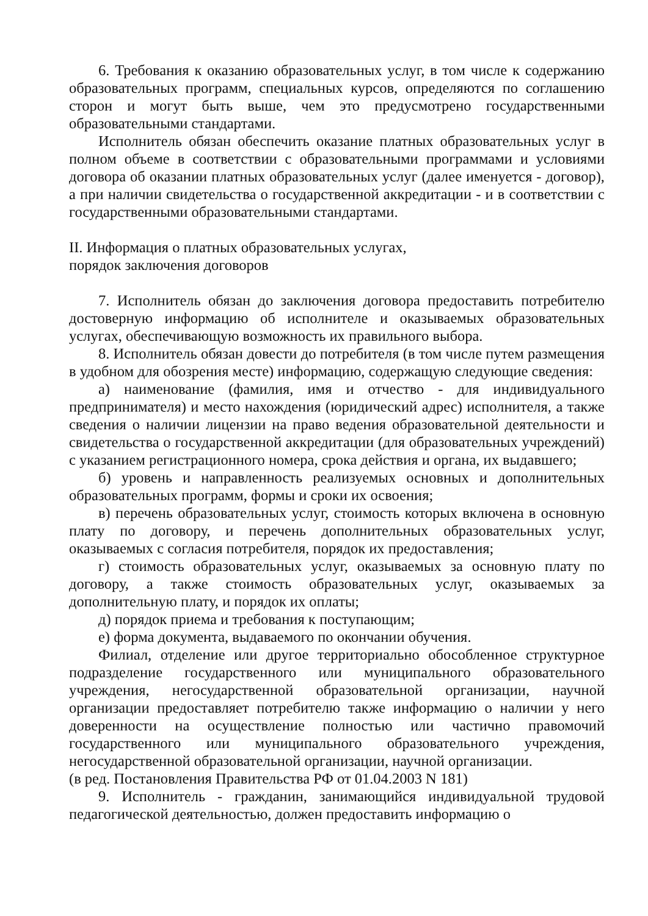6. Требования к оказанию образовательных услуг, в том числе к содержанию образовательных программ, специальных курсов, определяются по соглашению сторон и могут быть выше, чем это предусмотрено государственными образовательными стандартами.
Исполнитель обязан обеспечить оказание платных образовательных услуг в полном объеме в соответствии с образовательными программами и условиями договора об оказании платных образовательных услуг (далее именуется - договор), а при наличии свидетельства о государственной аккредитации - и в соответствии с государственными образовательными стандартами.
II. Информация о платных образовательных услугах,
порядок заключения договоров
7. Исполнитель обязан до заключения договора предоставить потребителю достоверную информацию об исполнителе и оказываемых образовательных услугах, обеспечивающую возможность их правильного выбора.
8. Исполнитель обязан довести до потребителя (в том числе путем размещения в удобном для обозрения месте) информацию, содержащую следующие сведения:
а) наименование (фамилия, имя и отчество - для индивидуального предпринимателя) и место нахождения (юридический адрес) исполнителя, а также сведения о наличии лицензии на право ведения образовательной деятельности и свидетельства о государственной аккредитации (для образовательных учреждений) с указанием регистрационного номера, срока действия и органа, их выдавшего;
б) уровень и направленность реализуемых основных и дополнительных образовательных программ, формы и сроки их освоения;
в) перечень образовательных услуг, стоимость которых включена в основную плату по договору, и перечень дополнительных образовательных услуг, оказываемых с согласия потребителя, порядок их предоставления;
г) стоимость образовательных услуг, оказываемых за основную плату по договору, а также стоимость образовательных услуг, оказываемых за дополнительную плату, и порядок их оплаты;
д) порядок приема и требования к поступающим;
е) форма документа, выдаваемого по окончании обучения.
Филиал, отделение или другое территориально обособленное структурное подразделение государственного или муниципального образовательного учреждения, негосударственной образовательной организации, научной организации предоставляет потребителю также информацию о наличии у него доверенности на осуществление полностью или частично правомочий государственного или муниципального образовательного учреждения, негосударственной образовательной организации, научной организации.
(в ред. Постановления Правительства РФ от 01.04.2003 N 181)
9. Исполнитель - гражданин, занимающийся индивидуальной трудовой педагогической деятельностью, должен предоставить информацию о